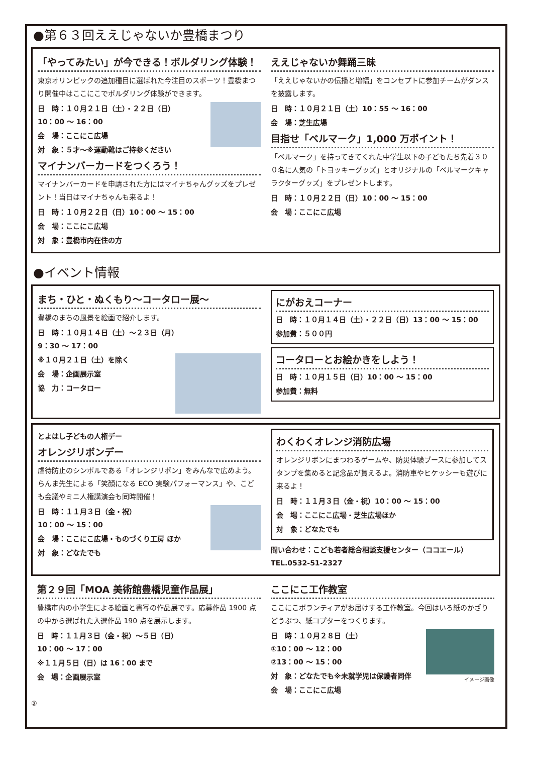●第６３回ええじゃないか豊橋まつり
「やってみたい」が今できる！ボルダリング体験！
東京オリンピックの追加種目に選ばれた今注目のスポーツ！豊橋まつり開催中はここにこでボルダリング体験ができます。
日　時：１０月２１日（土）・２２日（日）
10：00 〜 16：00
会　場：ここにこ広場
対　象：５才〜※運動靴はご持参ください
マイナンバーカードをつくろう！
マイナンバーカードを申請された方にはマイナちゃんグッズをプレゼント！当日はマイナちゃんも来るよ！
日　時：１０月２２日（日）10：00 〜 15：00
会　場：ここにこ広場
対　象：豊橋市内在住の方
ええじゃないか舞踊三昧
「ええじゃないかの伝播と増幅」をコンセプトに参加チームがダンスを披露します。
日　時：１０月２１日（土）10：55 〜 16：00
会　場：芝生広場
目指せ「ベルマーク」1,000 万ポイント！
「ベルマーク」を持ってきてくれた中学生以下の子どもたち先着３００名に人気の「トヨッキーグッズ」とオリジナルの「ベルマークキャラクターグッズ」をプレゼントします。
日　時：１０月２２日（日）10：00 〜 15：00
会　場：ここにこ広場
●イベント情報
まち・ひと・ぬくもり〜コータロー展〜
豊橋のまちの風景を絵画で紹介します。
日　時：１０月１４日（土）〜２３日（月）
9：30 〜 17：00
※１０月２１日（土）を除く
会　場：企画展示室
協　力：コータロー
にがおえコーナー
日　時：１０月１４日（土）・２２日（日）13：00 〜 15：00
参加費：５００円
コータローとお絵かきをしよう！
日　時：１０月１５日（日）10：00 〜 15：00
参加費：無料
とよはし子どもの人権デー
オレンジリボンデー
虐待防止のシンボルである「オレンジリボン」をみんなで広めよう。らんま先生による「笑顔になる ECO 実験パフォーマンス」や、こども会議やミニ人権講演会も同時開催！
日　時：１１月３日（金・祝）
10：00 〜 15：00
会　場：ここにこ広場・ものづくり工房 ほか
対　象：どなたでも
わくわくオレンジ消防広場
オレンジリボンにまつわるゲームや、防災体験ブースに参加してスタンプを集めると記念品が貰えるよ。消防車やヒケッシーも遊びに来るよ！
日　時：１１月３日（金・祝）10：00 〜 15：00
会　場：ここにこ広場・芝生広場ほか
対　象：どなたでも
問い合わせ：こども若者総合相談支援センター（ココエール）
TEL.0532-51-2327
第２９回「MOA 美術館豊橋児童作品展」
豊橋市内の小学生による絵画と書写の作品展です。応募作品 1900 点の中から選ばれた入選作品 190 点を展示します。
日　時：１１月３日（金・祝）〜５日（日）
10：00 〜 17：00
※１１月５日（日）は 16：00 まで
会　場：企画展示室
ここにこ工作教室
ここにこボランティアがお届けする工作教室。今回はいろ紙のかざりどうぶつ、紙コプターをつくります。
イメージ画像
日　時：１０月２８日（土）
①10：00 〜 12：00
②13：00 〜 15：00
対　象：どなたでも※未就学児は保護者同伴
会　場：ここにこ広場
②